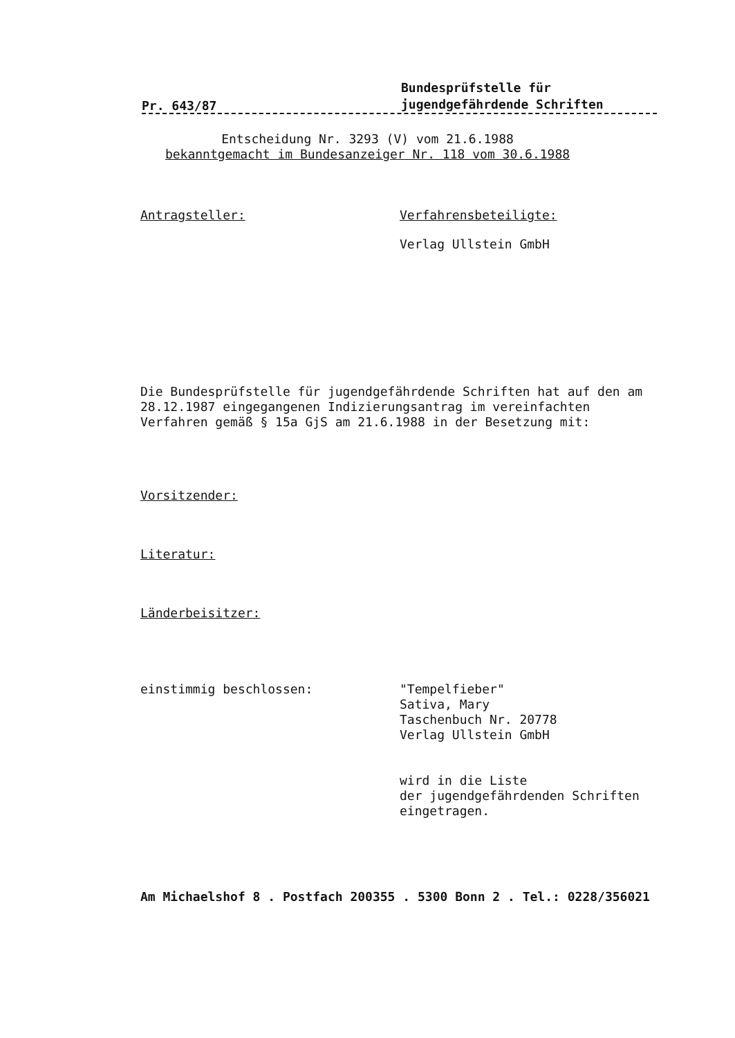Pr. 643/87 Bundesprüfstelle für
jugendgefährdende Schriften
Entscheidung Nr. 3293 (V) vom 21.6.1988
bekanntgemacht im Bundesanzeiger Nr. 118 vom 30.6.1988
Antragsteller: Verfahrensbeteiligte:
Verlag Ullstein GmbH
Die Bundesprüfstelle für jugendgefährdende Schriften hat auf den am 28.12.1987 eingegangenen Indizierungsantrag im vereinfachten Verfahren gemäß § 15a GjS am 21.6.1988 in der Besetzung mit:
Vorsitzender:
Literatur:
Länderbeisitzer:
einstimmig beschlossen: "Tempelfieber"
Sativa, Mary
Taschenbuch Nr. 20778
Verlag Ullstein GmbH
wird in die Liste
der jugendgefährdenden Schriften
eingetragen.
Am Michaelshof 8 . Postfach 200355 . 5300 Bonn 2 . Tel.: 0228/356021